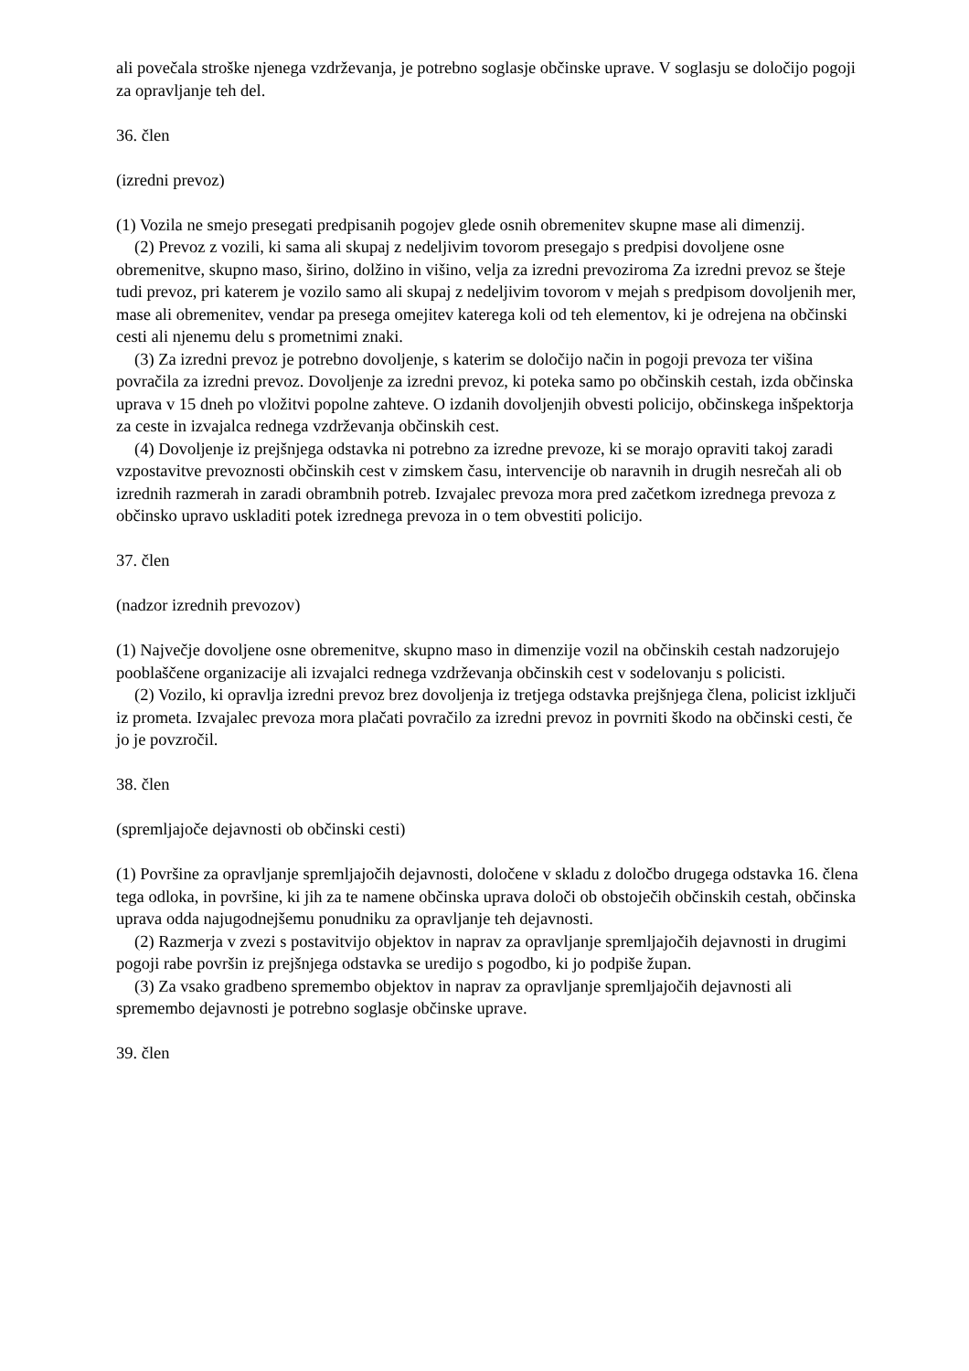ali povečala stroške njenega vzdrževanja, je potrebno soglasje občinske uprave. V soglasju se določijo pogoji za opravljanje teh del.
36. člen
(izredni prevoz)
(1) Vozila ne smejo presegati predpisanih pogojev glede osnih obremenitev skupne mase ali dimenzij.
(2) Prevoz z vozili, ki sama ali skupaj z nedeljivim tovorom presegajo s predpisi dovoljene osne obremenitve, skupno maso, širino, dolžino in višino, velja za izredni prevoziroma Za izredni prevoz se šteje tudi prevoz, pri katerem je vozilo samo ali skupaj z nedeljivim tovorom v mejah s predpisom dovoljenih mer, mase ali obremenitev, vendar pa presega omejitev katerega koli od teh elementov, ki je odrejena na občinski cesti ali njenemu delu s prometnimi znaki.
(3) Za izredni prevoz je potrebno dovoljenje, s katerim se določijo način in pogoji prevoza ter višina povračila za izredni prevoz. Dovoljenje za izredni prevoz, ki poteka samo po občinskih cestah, izda občinska uprava v 15 dneh po vložitvi popolne zahteve. O izdanih dovoljenjih obvesti policijo, občinskega inšpektorja za ceste in izvajalca rednega vzdrževanja občinskih cest.
(4) Dovoljenje iz prejšnjega odstavka ni potrebno za izredne prevoze, ki se morajo opraviti takoj zaradi vzpostavitve prevoznosti občinskih cest v zimskem času, intervencije ob naravnih in drugih nesrečah ali ob izrednih razmerah in zaradi obrambnih potreb. Izvajalec prevoza mora pred začetkom izrednega prevoza z občinsko upravo uskladiti potek izrednega prevoza in o tem obvestiti policijo.
37. člen
(nadzor izrednih prevozov)
(1) Največje dovoljene osne obremenitve, skupno maso in dimenzije vozil na občinskih cestah nadzorujejo pooblaščene organizacije ali izvajalci rednega vzdrževanja občinskih cest v sodelovanju s policisti.
(2) Vozilo, ki opravlja izredni prevoz brez dovoljenja iz tretjega odstavka prejšnjega člena, policist izključi iz prometa. Izvajalec prevoza mora plačati povračilo za izredni prevoz in povrniti škodo na občinski cesti, če jo je povzročil.
38. člen
(spremljajoče dejavnosti ob občinski cesti)
(1) Površine za opravljanje spremljajočih dejavnosti, določene v skladu z določbo drugega odstavka 16. člena tega odloka, in površine, ki jih za te namene občinska uprava določi ob obstoječih občinskih cestah, občinska uprava odda najugodnejšemu ponudniku za opravljanje teh dejavnosti.
(2) Razmerja v zvezi s postavitvijo objektov in naprav za opravljanje spremljajočih dejavnosti in drugimi pogoji rabe površin iz prejšnjega odstavka se uredijo s pogodbo, ki jo podpiše župan.
(3) Za vsako gradbeno spremembo objektov in naprav za opravljanje spremljajočih dejavnosti ali spremembo dejavnosti je potrebno soglasje občinske uprave.
39. člen